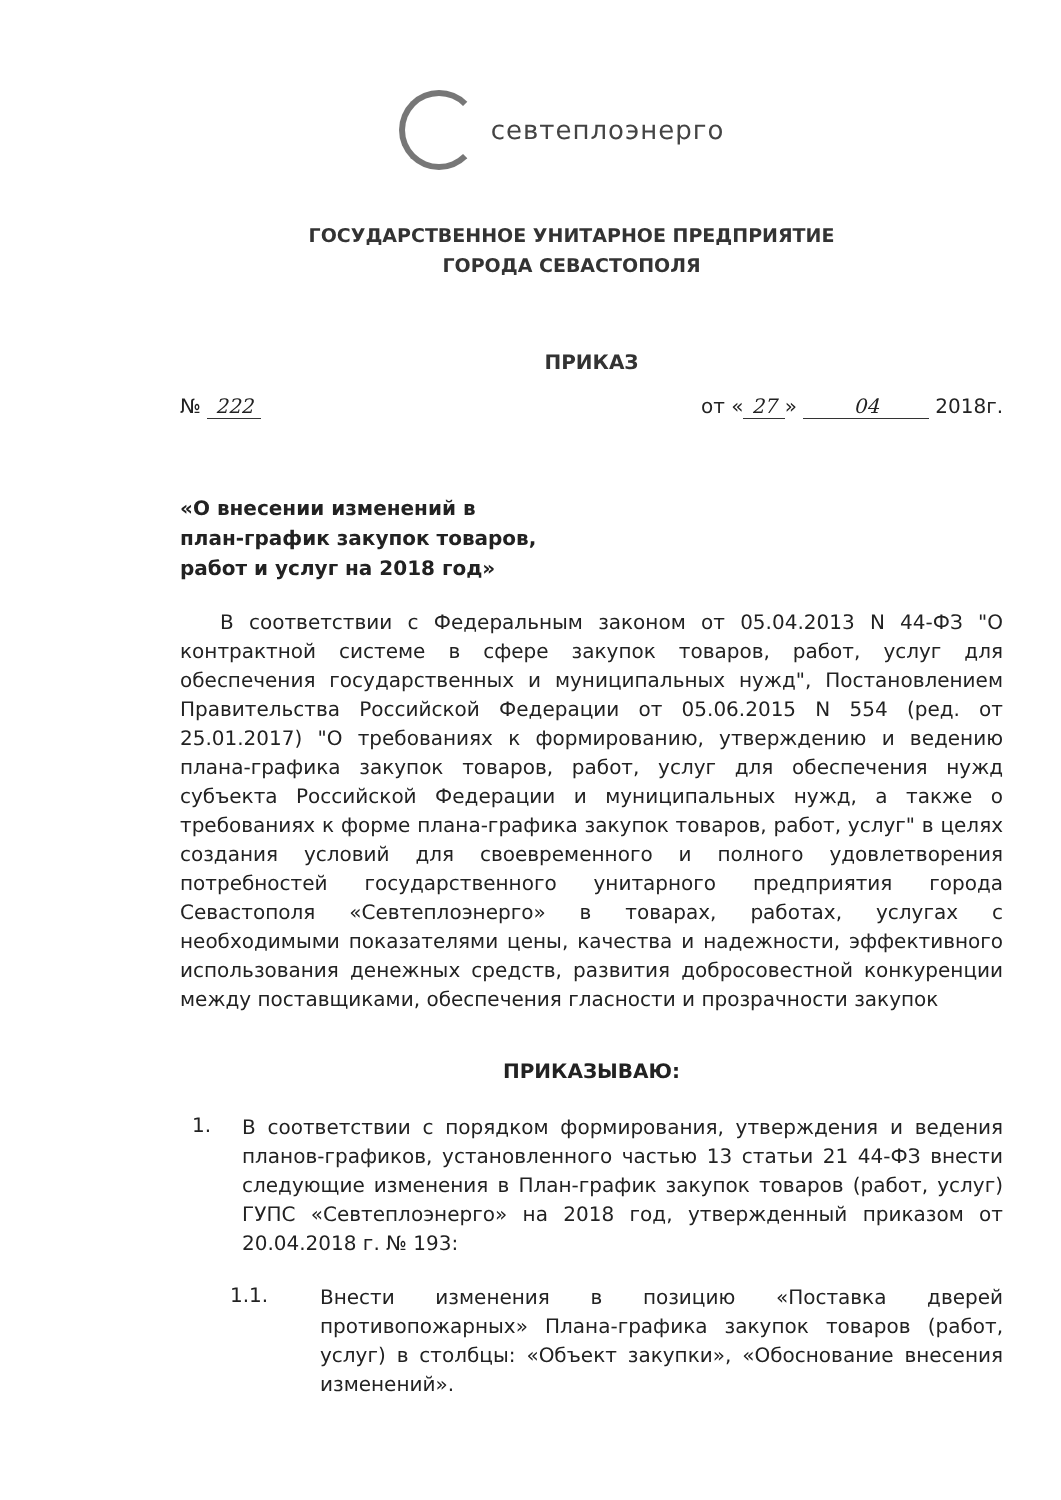севтеплоэнерго
ГОСУДАРСТВЕННОЕ УНИТАРНОЕ ПРЕДПРИЯТИЕ
ГОРОДА СЕВАСТОПОЛЯ
ПРИКАЗ
№ 222 от « 27 » 04 2018г.
«О внесении изменений в
план-график закупок товаров,
работ и услуг на 2018 год»
В соответствии с Федеральным законом от 05.04.2013 N 44-ФЗ "О контрактной системе в сфере закупок товаров, работ, услуг для обеспечения государственных и муниципальных нужд", Постановлением Правительства Российской Федерации от 05.06.2015 N 554 (ред. от 25.01.2017) "О требованиях к формированию, утверждению и ведению плана-графика закупок товаров, работ, услуг для обеспечения нужд субъекта Российской Федерации и муниципальных нужд, а также о требованиях к форме плана-графика закупок товаров, работ, услуг" в целях создания условий для своевременного и полного удовлетворения потребностей государственного унитарного предприятия города Севастополя «Севтеплоэнерго» в товарах, работах, услугах с необходимыми показателями цены, качества и надежности, эффективного использования денежных средств, развития добросовестной конкуренции между поставщиками, обеспечения гласности и прозрачности закупок
ПРИКАЗЫВАЮ:
1.
В соответствии с порядком формирования, утверждения и ведения планов-графиков, установленного частью 13 статьи 21 44-ФЗ внести следующие изменения в План-график закупок товаров (работ, услуг) ГУПС «Севтеплоэнерго» на 2018 год, утвержденный приказом от 20.04.2018 г. № 193:
1.1.
Внести изменения в позицию «Поставка дверей противопожарных» Плана-графика закупок товаров (работ, услуг) в столбцы: «Объект закупки», «Обоснование внесения изменений».